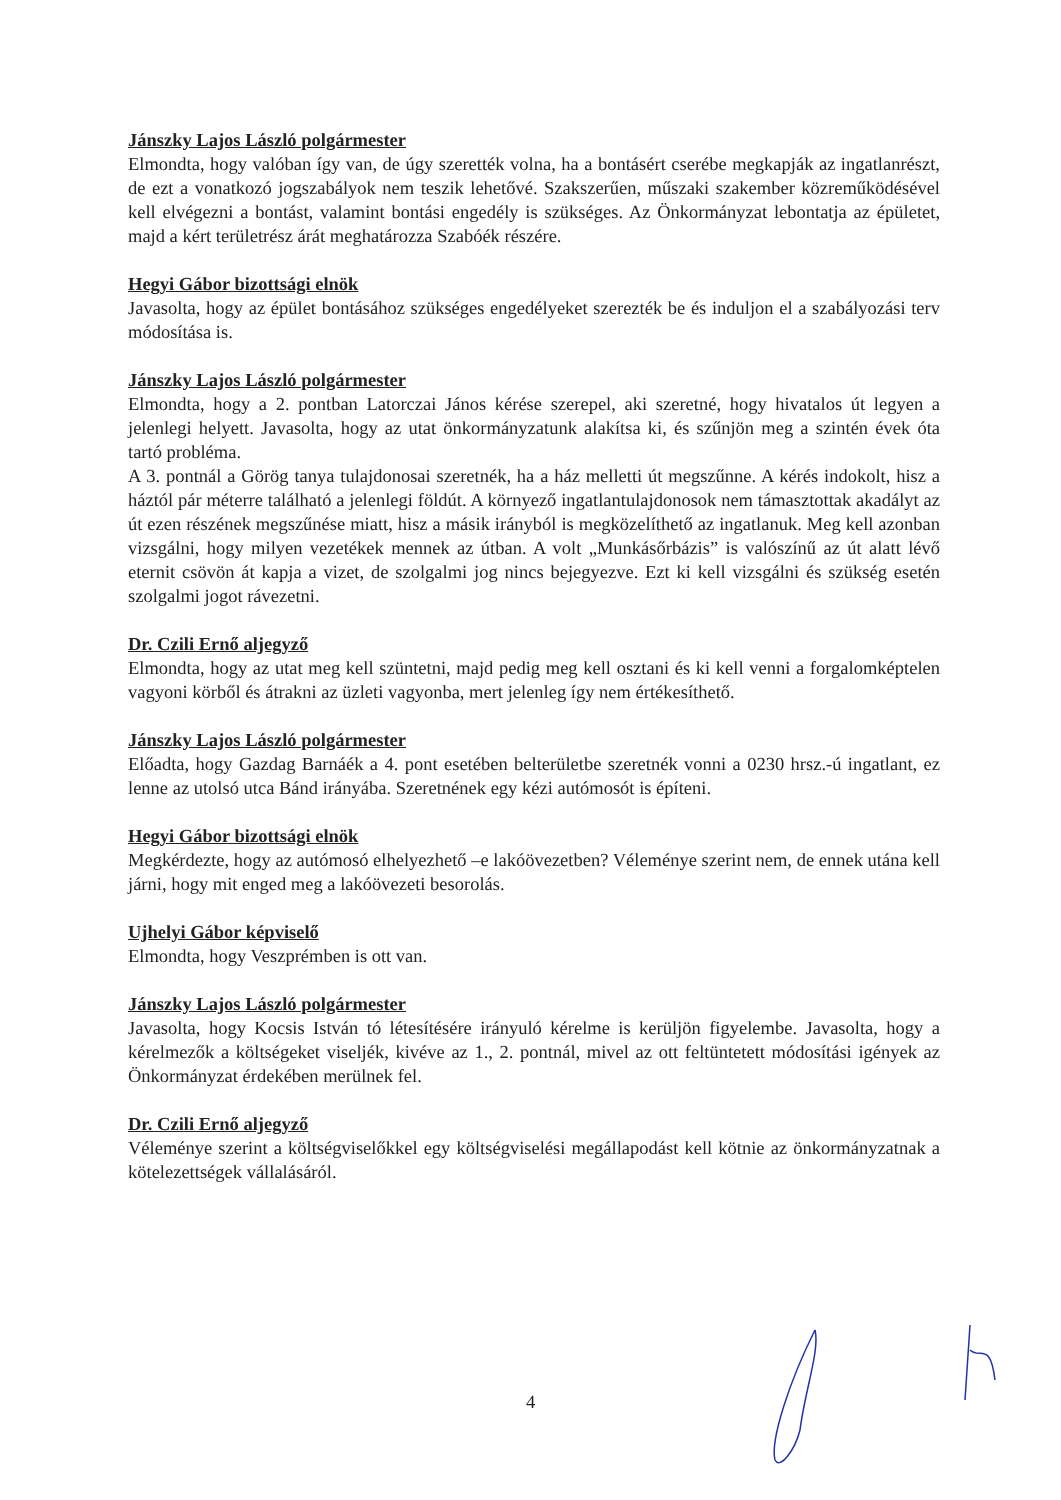Jánszky Lajos László polgármester
Elmondta, hogy valóban így van, de úgy szerették volna, ha a bontásért cserébe megkapják az ingatlanrészt, de ezt a vonatkozó jogszabályok nem teszik lehetővé. Szakszerűen, műszaki szakember közreműködésével kell elvégezni a bontást, valamint bontási engedély is szükséges. Az Önkormányzat lebontatja az épületet, majd a kért területrész árát meghatározza Szabóék részére.
Hegyi Gábor bizottsági elnök
Javasolta, hogy az épület bontásához szükséges engedélyeket szerezték be és induljon el a szabályozási terv módosítása is.
Jánszky Lajos László polgármester
Elmondta, hogy a 2. pontban Latorczai János kérése szerepel, aki szeretné, hogy hivatalos út legyen a jelenlegi helyett. Javasolta, hogy az utat önkormányzatunk alakítsa ki, és szűnjön meg a szintén évek óta tartó probléma.
A 3. pontnál a Görög tanya tulajdonosai szeretnék, ha a ház melletti út megszűnne. A kérés indokolt, hisz a háztól pár méterre található a jelenlegi földút. A környező ingatlantulajdonosok nem támasztottak akadályt az út ezen részének megszűnése miatt, hisz a másik irányból is megközelíthető az ingatlanuk. Meg kell azonban vizsgálni, hogy milyen vezetékek mennek az útban. A volt „Munkásőrbázis” is valószínű az út alatt lévő eternit csövön át kapja a vizet, de szolgalmi jog nincs bejegyezve. Ezt ki kell vizsgálni és szükség esetén szolgalmi jogot rávezetni.
Dr. Czili Ernő aljegyző
Elmondta, hogy az utat meg kell szüntetni, majd pedig meg kell osztani és ki kell venni a forgalomképtelen vagyoni körből és átrakni az üzleti vagyonba, mert jelenleg így nem értékesíthető.
Jánszky Lajos László polgármester
Előadta, hogy Gazdag Barnáék a 4. pont esetében belterületbe szeretnék vonni a 0230 hrsz.-ú ingatlant, ez lenne az utolsó utca Bánd irányába. Szeretnének egy kézi autómosót is építeni.
Hegyi Gábor bizottsági elnök
Megkérdezte, hogy az autómosó elhelyezhető –e lakóövezetben? Véleménye szerint nem, de ennek utána kell járni, hogy mit enged meg a lakóövezeti besorolás.
Ujhelyi Gábor képviselő
Elmondta, hogy Veszprémben is ott van.
Jánszky Lajos László polgármester
Javasolta, hogy Kocsis István tó létesítésére irányuló kérelme is kerüljön figyelembe. Javasolta, hogy a kérelmezők a költségeket viseljék, kivéve az 1., 2. pontnál, mivel az ott feltüntetett módosítási igények az Önkormányzat érdekében merülnek fel.
Dr. Czili Ernő aljegyző
Véleménye szerint a költségviselőkkel egy költségviselési megállapodást kell kötnie az önkormányzatnak a kötelezettségek vállalásáról.
4